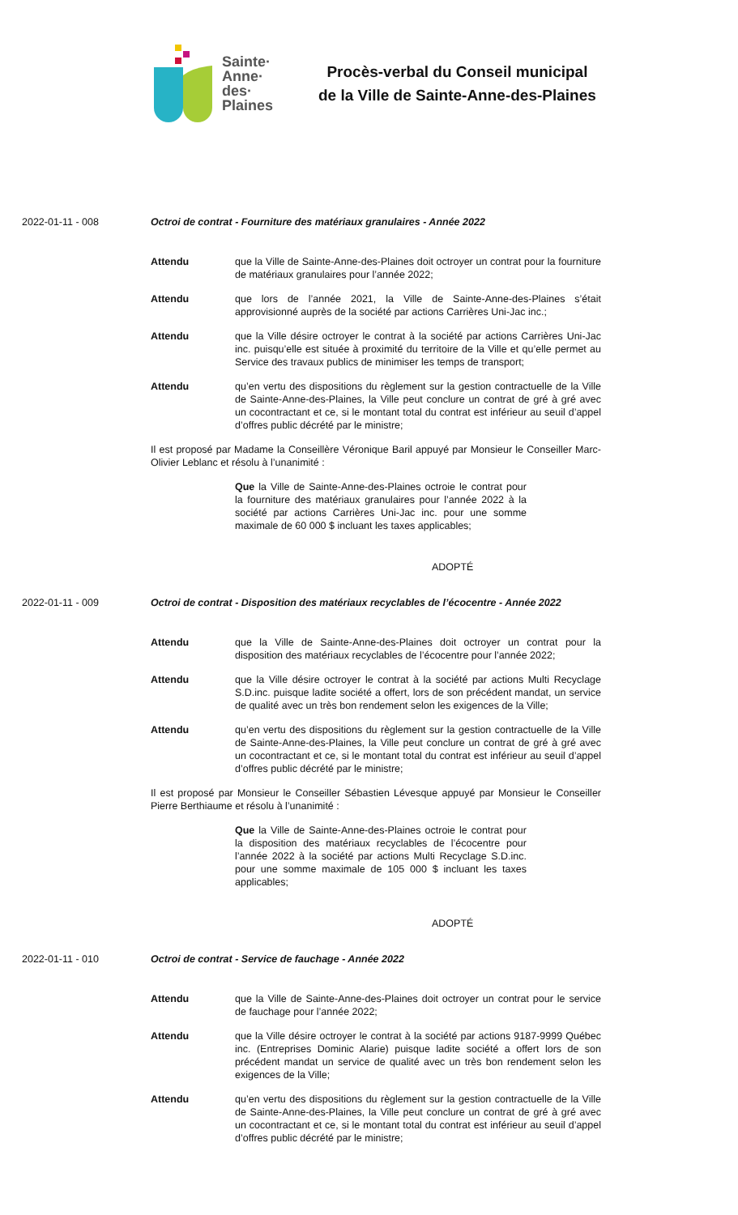Sainte·
Anne·
des·
Plaines
Procès-verbal du Conseil municipal
de la Ville de Sainte-Anne-des-Plaines
2022-01-11 - 008 Octroi de contrat - Fourniture des matériaux granulaires - Année 2022
Attendu que la Ville de Sainte-Anne-des-Plaines doit octroyer un contrat pour la fourniture de matériaux granulaires pour l’année 2022;
Attendu que lors de l’année 2021, la Ville de Sainte-Anne-des-Plaines s’était approvisionné auprès de la société par actions Carrières Uni-Jac inc.;
Attendu que la Ville désire octroyer le contrat à la société par actions Carrières Uni-Jac inc. puisqu’elle est située à proximité du territoire de la Ville et qu’elle permet au Service des travaux publics de minimiser les temps de transport;
Attendu qu’en vertu des dispositions du règlement sur la gestion contractuelle de la Ville de Sainte-Anne-des-Plaines, la Ville peut conclure un contrat de gré à gré avec un cocontractant et ce, si le montant total du contrat est inférieur au seuil d’appel d’offres public décrété par le ministre;
Il est proposé par Madame la Conseillère Véronique Baril appuyé par Monsieur le Conseiller Marc-Olivier Leblanc et résolu à l’unanimité :
Que la Ville de Sainte-Anne-des-Plaines octroie le contrat pour la fourniture des matériaux granulaires pour l’année 2022 à la société par actions Carrières Uni-Jac inc. pour une somme maximale de 60 000 $ incluant les taxes applicables;
ADOPTÉ
2022-01-11 - 009 Octroi de contrat - Disposition des matériaux recyclables de l’écocentre - Année 2022
Attendu que la Ville de Sainte-Anne-des-Plaines doit octroyer un contrat pour la disposition des matériaux recyclables de l’écocentre pour l’année 2022;
Attendu que la Ville désire octroyer le contrat à la société par actions Multi Recyclage S.D.inc. puisque ladite société a offert, lors de son précédent mandat, un service de qualité avec un très bon rendement selon les exigences de la Ville;
Attendu qu’en vertu des dispositions du règlement sur la gestion contractuelle de la Ville de Sainte-Anne-des-Plaines, la Ville peut conclure un contrat de gré à gré avec un cocontractant et ce, si le montant total du contrat est inférieur au seuil d’appel d’offres public décrété par le ministre;
Il est proposé par Monsieur le Conseiller Sébastien Lévesque appuyé par Monsieur le Conseiller Pierre Berthiaume et résolu à l’unanimité :
Que la Ville de Sainte-Anne-des-Plaines octroie le contrat pour la disposition des matériaux recyclables de l’écocentre pour l’année 2022 à la société par actions Multi Recyclage S.D.inc. pour une somme maximale de 105 000 $ incluant les taxes applicables;
ADOPTÉ
2022-01-11 - 010 Octroi de contrat - Service de fauchage - Année 2022
Attendu que la Ville de Sainte-Anne-des-Plaines doit octroyer un contrat pour le service de fauchage pour l’année 2022;
Attendu que la Ville désire octroyer le contrat à la société par actions 9187-9999 Québec inc. (Entreprises Dominic Alarie) puisque ladite société a offert lors de son précédent mandat un service de qualité avec un très bon rendement selon les exigences de la Ville;
Attendu qu’en vertu des dispositions du règlement sur la gestion contractuelle de la Ville de Sainte-Anne-des-Plaines, la Ville peut conclure un contrat de gré à gré avec un cocontractant et ce, si le montant total du contrat est inférieur au seuil d’appel d’offres public décrété par le ministre;